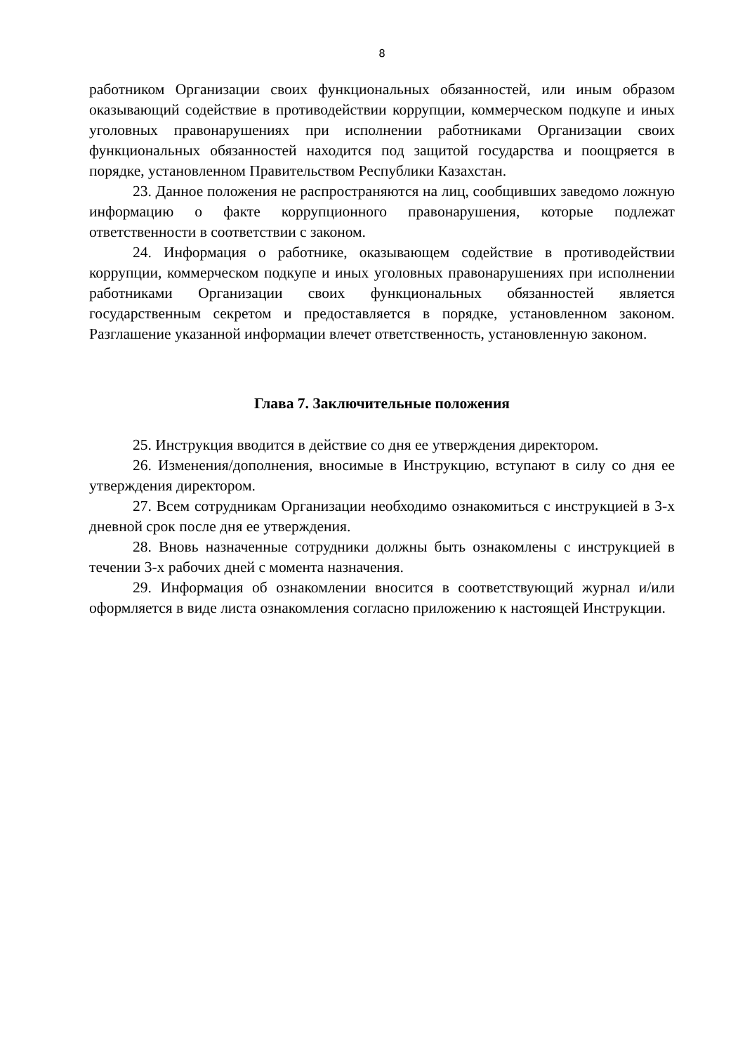8
работником Организации своих функциональных обязанностей, или иным образом оказывающий содействие в противодействии коррупции, коммерческом подкупе и иных уголовных правонарушениях при исполнении работниками Организации своих функциональных обязанностей находится под защитой государства и поощряется в порядке, установленном Правительством Республики Казахстан.
23. Данное положения не распространяются на лиц, сообщивших заведомо ложную информацию о факте коррупционного правонарушения, которые подлежат ответственности в соответствии с законом.
24. Информация о работнике, оказывающем содействие в противодействии коррупции, коммерческом подкупе и иных уголовных правонарушениях при исполнении работниками Организации своих функциональных обязанностей является государственным секретом и предоставляется в порядке, установленном законом. Разглашение указанной информации влечет ответственность, установленную законом.
Глава 7. Заключительные положения
25. Инструкция вводится в действие со дня ее утверждения директором.
26. Изменения/дополнения, вносимые в Инструкцию, вступают в силу со дня ее утверждения директором.
27. Всем сотрудникам Организации необходимо ознакомиться с инструкцией в 3-х дневной срок после дня ее утверждения.
28. Вновь назначенные сотрудники должны быть ознакомлены с инструкцией в течении 3-х рабочих дней с момента назначения.
29. Информация об ознакомлении вносится в соответствующий журнал и/или оформляется в виде листа ознакомления согласно приложению к настоящей Инструкции.